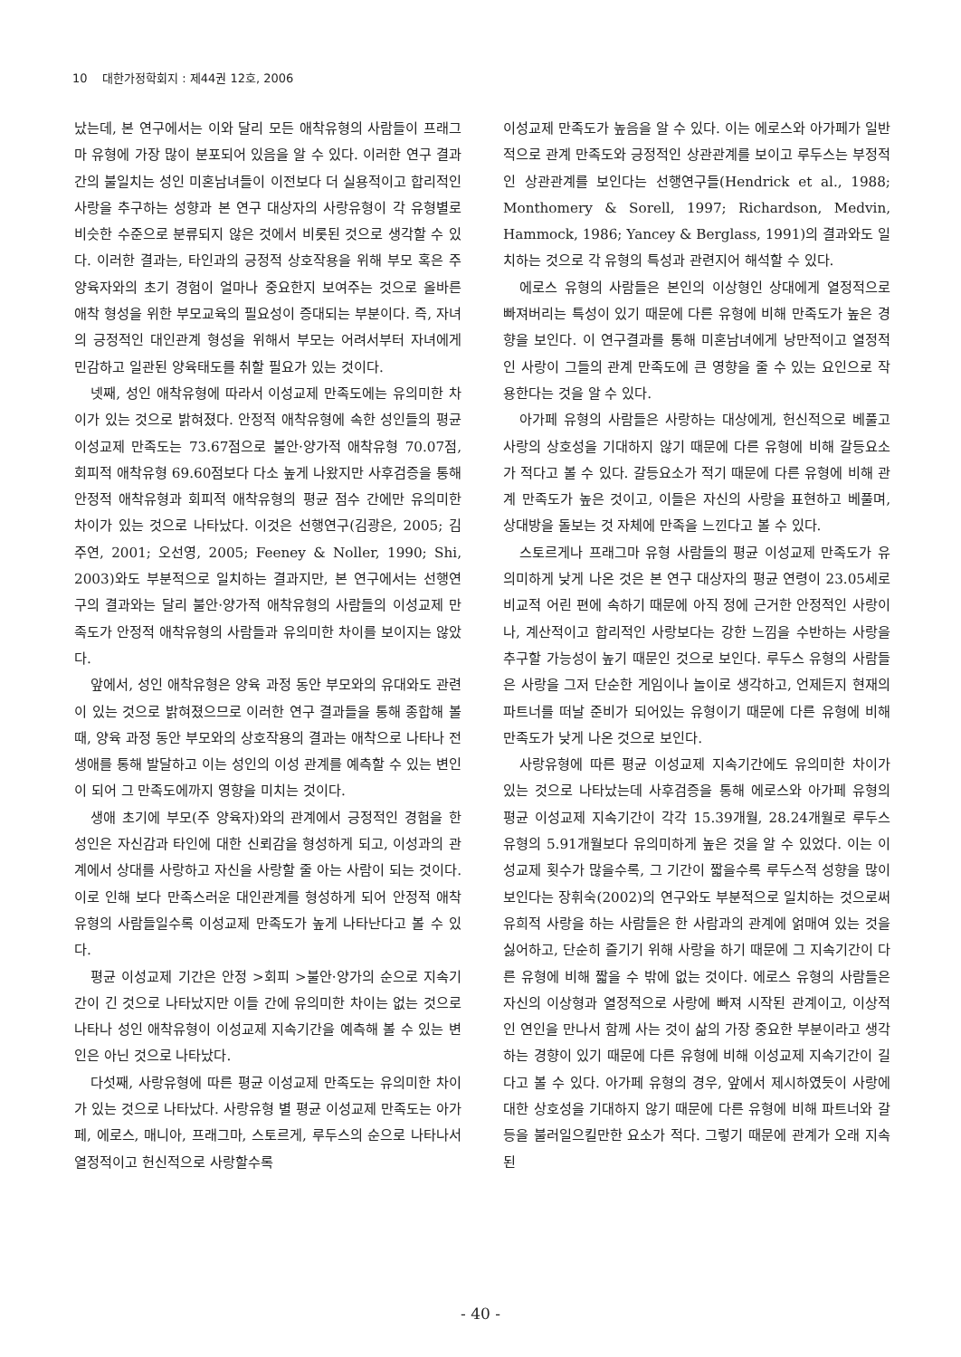10 대한가정학회지 : 제44권 12호, 2006
났는데, 본 연구에서는 이와 달리 모든 애착유형의 사람들이 프래그마 유형에 가장 많이 분포되어 있음을 알 수 있다. 이러한 연구 결과 간의 불일치는 성인 미혼남녀들이 이전보다 더 실용적이고 합리적인 사랑을 추구하는 성향과 본 연구 대상자의 사랑유형이 각 유형별로 비슷한 수준으로 분류되지 않은 것에서 비롯된 것으로 생각할 수 있다. 이러한 결과는, 타인과의 긍정적 상호작용을 위해 부모 혹은 주 양육자와의 초기 경험이 얼마나 중요한지 보여주는 것으로 올바른 애착 형성을 위한 부모교육의 필요성이 증대되는 부분이다. 즉, 자녀의 긍정적인 대인관계 형성을 위해서 부모는 어려서부터 자녀에게 민감하고 일관된 양육태도를 취할 필요가 있는 것이다.
넷째, 성인 애착유형에 따라서 이성교제 만족도에는 유의미한 차이가 있는 것으로 밝혀졌다. 안정적 애착유형에 속한 성인들의 평균 이성교제 만족도는 73.67점으로 불안·양가적 애착유형 70.07점, 회피적 애착유형 69.60점보다 다소 높게 나왔지만 사후검증을 통해 안정적 애착유형과 회피적 애착유형의 평균 점수 간에만 유의미한 차이가 있는 것으로 나타났다. 이것은 선행연구(김광은, 2005; 김주연, 2001; 오선영, 2005; Feeney & Noller, 1990; Shi, 2003)와도 부분적으로 일치하는 결과지만, 본 연구에서는 선행연구의 결과와는 달리 불안·양가적 애착유형의 사람들의 이성교제 만족도가 안정적 애착유형의 사람들과 유의미한 차이를 보이지는 않았다.
앞에서, 성인 애착유형은 양육 과정 동안 부모와의 유대와도 관련이 있는 것으로 밝혀졌으므로 이러한 연구 결과들을 통해 종합해 볼 때, 양육 과정 동안 부모와의 상호작용의 결과는 애착으로 나타나 전 생애를 통해 발달하고 이는 성인의 이성 관계를 예측할 수 있는 변인이 되어 그 만족도에까지 영향을 미치는 것이다.
생애 초기에 부모(주 양육자)와의 관계에서 긍정적인 경험을 한 성인은 자신감과 타인에 대한 신뢰감을 형성하게 되고, 이성과의 관계에서 상대를 사랑하고 자신을 사랑할 줄 아는 사람이 되는 것이다. 이로 인해 보다 만족스러운 대인관계를 형성하게 되어 안정적 애착유형의 사람들일수록 이성교제 만족도가 높게 나타난다고 볼 수 있다.
평균 이성교제 기간은 안정 >회피 >불안·양가의 순으로 지속기간이 긴 것으로 나타났지만 이들 간에 유의미한 차이는 없는 것으로 나타나 성인 애착유형이 이성교제 지속기간을 예측해 볼 수 있는 변인은 아닌 것으로 나타났다.
다섯째, 사랑유형에 따른 평균 이성교제 만족도는 유의미한 차이가 있는 것으로 나타났다. 사랑유형 별 평균 이성교제 만족도는 아가페, 에로스, 매니아, 프래그마, 스토르게, 루두스의 순으로 나타나서 열정적이고 헌신적으로 사랑할수록
이성교제 만족도가 높음을 알 수 있다. 이는 에로스와 아가페가 일반적으로 관계 만족도와 긍정적인 상관관계를 보이고 루두스는 부정적인 상관관계를 보인다는 선행연구들(Hendrick et al., 1988; Monthomery & Sorell, 1997; Richardson, Medvin, Hammock, 1986; Yancey & Berglass, 1991)의 결과와도 일치하는 것으로 각 유형의 특성과 관련지어 해석할 수 있다.
에로스 유형의 사람들은 본인의 이상형인 상대에게 열정적으로 빠져버리는 특성이 있기 때문에 다른 유형에 비해 만족도가 높은 경향을 보인다. 이 연구결과를 통해 미혼남녀에게 낭만적이고 열정적인 사랑이 그들의 관계 만족도에 큰 영향을 줄 수 있는 요인으로 작용한다는 것을 알 수 있다.
아가페 유형의 사람들은 사랑하는 대상에게, 헌신적으로 베풀고 사랑의 상호성을 기대하지 않기 때문에 다른 유형에 비해 갈등요소가 적다고 볼 수 있다. 갈등요소가 적기 때문에 다른 유형에 비해 관계 만족도가 높은 것이고, 이들은 자신의 사랑을 표현하고 베풀며, 상대방을 돌보는 것 자체에 만족을 느낀다고 볼 수 있다.
스토르게나 프래그마 유형 사람들의 평균 이성교제 만족도가 유의미하게 낮게 나온 것은 본 연구 대상자의 평균 연령이 23.05세로 비교적 어린 편에 속하기 때문에 아직 정에 근거한 안정적인 사랑이나, 계산적이고 합리적인 사랑보다는 강한 느낌을 수반하는 사랑을 추구할 가능성이 높기 때문인 것으로 보인다. 루두스 유형의 사람들은 사랑을 그저 단순한 게임이나 놀이로 생각하고, 언제든지 현재의 파트너를 떠날 준비가 되어있는 유형이기 때문에 다른 유형에 비해 만족도가 낮게 나온 것으로 보인다.
사랑유형에 따른 평균 이성교제 지속기간에도 유의미한 차이가 있는 것으로 나타났는데 사후검증을 통해 에로스와 아가페 유형의 평균 이성교제 지속기간이 각각 15.39개월, 28.24개월로 루두스 유형의 5.91개월보다 유의미하게 높은 것을 알 수 있었다. 이는 이성교제 횟수가 많을수록, 그 기간이 짧을수록 루두스적 성향을 많이 보인다는 장휘숙(2002)의 연구와도 부분적으로 일치하는 것으로써 유희적 사랑을 하는 사람들은 한 사람과의 관계에 얽매여 있는 것을 싫어하고, 단순히 즐기기 위해 사랑을 하기 때문에 그 지속기간이 다른 유형에 비해 짧을 수 밖에 없는 것이다. 에로스 유형의 사람들은 자신의 이상형과 열정적으로 사랑에 빠져 시작된 관계이고, 이상적인 연인을 만나서 함께 사는 것이 삶의 가장 중요한 부분이라고 생각하는 경향이 있기 때문에 다른 유형에 비해 이성교제 지속기간이 길다고 볼 수 있다. 아가페 유형의 경우, 앞에서 제시하였듯이 사랑에 대한 상호성을 기대하지 않기 때문에 다른 유형에 비해 파트너와 갈등을 불러일으킬만한 요소가 적다. 그렇기 때문에 관계가 오래 지속된
- 40 -